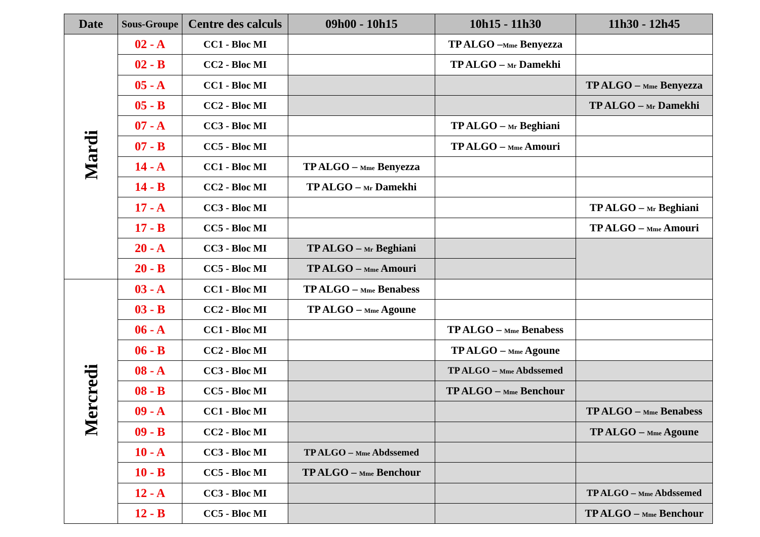| Date | Sous-Groupe | Centre des calculs | 09h00 - 10h15 | 10h15 - 11h30 | 11h30 - 12h45 |
| --- | --- | --- | --- | --- | --- |
| Mardi | 02 - A | CC1 - Bloc MI | | TP ALGO – Mme Benyezza | |
| | 02 - B | CC2 - Bloc MI | | TP ALGO – Mr Damekhi | |
| | 05 - A | CC1 - Bloc MI | | | TP ALGO – Mme Benyezza |
| | 05 - B | CC2 - Bloc MI | | | TP ALGO – Mr Damekhi |
| | 07 - A | CC3 - Bloc MI | | TP ALGO – Mr Beghiani | |
| | 07 - B | CC5 - Bloc MI | | TP ALGO – Mme Amouri | |
| | 14 - A | CC1 - Bloc MI | TP ALGO – Mme Benyezza | | |
| | 14 - B | CC2 - Bloc MI | TP ALGO – Mr Damekhi | | |
| | 17 - A | CC3 - Bloc MI | | | TP ALGO – Mr Beghiani |
| | 17 - B | CC5 - Bloc MI | | | TP ALGO – Mme Amouri |
| | 20 - A | CC3 - Bloc MI | TP ALGO – Mr Beghiani | | |
| | 20 - B | CC5 - Bloc MI | TP ALGO – Mme Amouri | | |
| Mercredi | 03 - A | CC1 - Bloc MI | TP ALGO – Mme Benabess | | |
| | 03 - B | CC2 - Bloc MI | TP ALGO – Mme Agoune | | |
| | 06 - A | CC1 - Bloc MI | | TP ALGO – Mme Benabess | |
| | 06 - B | CC2 - Bloc MI | | TP ALGO – Mme Agoune | |
| | 08 - A | CC3 - Bloc MI | | TP ALGO – Mme Abdssemed | |
| | 08 - B | CC5 - Bloc MI | | TP ALGO – Mme Benchour | |
| | 09 - A | CC1 - Bloc MI | | | TP ALGO – Mme Benabess |
| | 09 - B | CC2 - Bloc MI | | | TP ALGO – Mme Agoune |
| | 10 - A | CC3 - Bloc MI | TP ALGO – Mme Abdssemed | | |
| | 10 - B | CC5 - Bloc MI | TP ALGO – Mme Benchour | | |
| | 12 - A | CC3 - Bloc MI | | | TP ALGO – Mme Abdssemed |
| | 12 - B | CC5 - Bloc MI | | | TP ALGO – Mme Benchour |